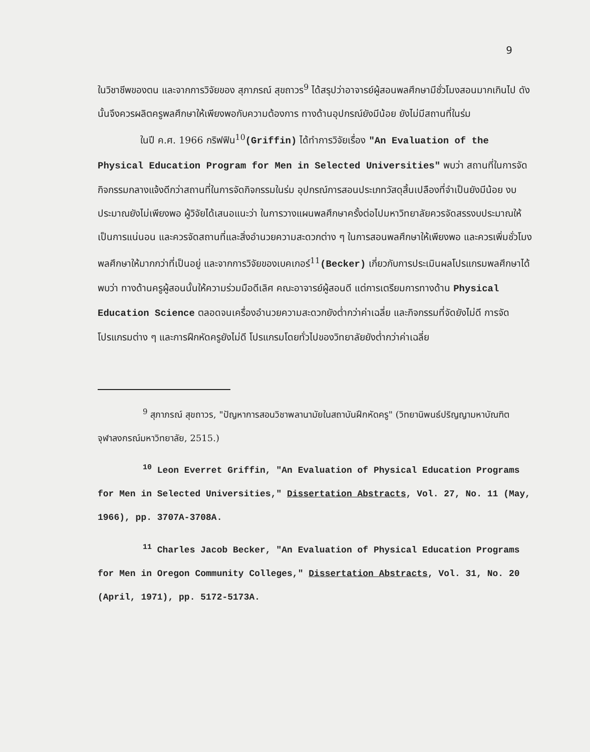9
ในวิชาชีพของตน และจากการวิจัยของ สุภาภรณ์ สุขถาวร<sup>9</sup> ได้สรุปว่าอาจารย์ผู้สอนพลศึกษามีชั่วโมงสอนมากเกินไป ดังนั้นจึงควรผลิตครูพลศึกษาให้เพียงพอกับความต้องการ ทางด้านอุปกรณ์ยังมีน้อย ยังไม่มีสถานที่ในร่ม
ในปี ค.ศ. 1966 กริฟฟิน<sup>10</sup>(Griffin) ได้ทำการวิจัยเรื่อง "An Evaluation of the Physical Education Program for Men in Selected Universities" พบว่า สถานที่ในการจัดกิจกรรมกลางแจ้งดีกว่าสถานที่ในการจัดกิจกรรมในร่ม อุปกรณ์การสอนประเภทวัสดุสิ้นเปลืองที่จำเป็นยังมีน้อย งบประมาณยังไม่เพียงพอ ผู้วิจัยได้เสนอแนะว่า ในการวางแผนพลศึกษาครั้งต่อไปมหาวิทยาลัยควรจัดสรรงบประมาณให้เป็นการแน่นอน และควรจัดสถานที่และสิ่งอำนวยความสะดวกต่าง ๆ ในการสอนพลศึกษาให้เพียงพอ และควรเพิ่มชั่วโมงพลศึกษาให้มากกว่าที่เป็นอยู่ และจากการวิจัยของเบคเกอร์<sup>11</sup>(Becker) เกี่ยวกับการประเมินผลโปรแกรมพลศึกษาได้พบว่า ทางด้านครูผู้สอนนั้นให้ความร่วมมือดีเลิศ คณะอาจารย์ผู้สอนดี แต่การเตรียมการทางด้าน Physical Education Science ตลอดจนเครื่องอำนวยความสะดวกยังต่ำกว่าค่าเฉลี่ย และกิจกรรมที่จัดยังไม่ดี การจัดโปรแกรมต่าง ๆ และการฝึกหัดครูยังไม่ดี โปรแกรมโดยทั่วไปของวิทยาลัยยังต่ำกว่าค่าเฉลี่ย
<sup>9</sup> สุภาภรณ์ สุขถาวร, "ปัญหาการสอนวิชาพลานามัยในสถาบันฝึกหัดครู" (วิทยานิพนธ์ปริญญามหาบัณฑิต จุฬาลงกรณ์มหาวิทยาลัย, 2515.)
<sup>10</sup> Leon Everret Griffin, "An Evaluation of Physical Education Programs for Men in Selected Universities," Dissertation Abstracts, Vol. 27, No. 11 (May, 1966), pp. 3707A-3708A.
<sup>11</sup> Charles Jacob Becker, "An Evaluation of Physical Education Programs for Men in Oregon Community Colleges," Dissertation Abstracts, Vol. 31, No. 20 (April, 1971), pp. 5172-5173A.